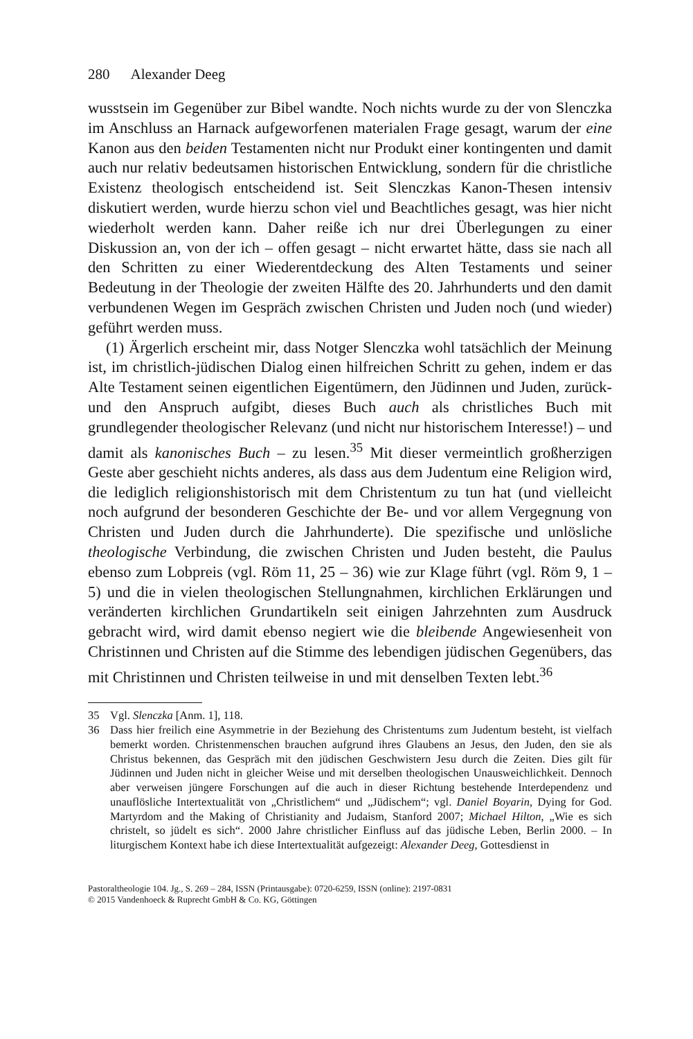280 Alexander Deeg
wusstsein im Gegenüber zur Bibel wandte. Noch nichts wurde zu der von Slenczka im Anschluss an Harnack aufgeworfenen materialen Frage gesagt, warum der eine Kanon aus den beiden Testamenten nicht nur Produkt einer kontingenten und damit auch nur relativ bedeutsamen historischen Entwicklung, sondern für die christliche Existenz theologisch entscheidend ist. Seit Slenczkas Kanon-Thesen intensiv diskutiert werden, wurde hierzu schon viel und Beachtliches gesagt, was hier nicht wiederholt werden kann. Daher reiße ich nur drei Überlegungen zu einer Diskussion an, von der ich – offen gesagt – nicht erwartet hätte, dass sie nach all den Schritten zu einer Wiederentdeckung des Alten Testaments und seiner Bedeutung in der Theologie der zweiten Hälfte des 20. Jahrhunderts und den damit verbundenen Wegen im Gespräch zwischen Christen und Juden noch (und wieder) geführt werden muss.
(1) Ärgerlich erscheint mir, dass Notger Slenczka wohl tatsächlich der Meinung ist, im christlich-jüdischen Dialog einen hilfreichen Schritt zu gehen, indem er das Alte Testament seinen eigentlichen Eigentümern, den Jüdinnen und Juden, zurück- und den Anspruch aufgibt, dieses Buch auch als christliches Buch mit grundlegender theologischer Relevanz (und nicht nur historischem Interesse!) – und damit als kanonisches Buch – zu lesen.<sup>35</sup> Mit dieser vermeintlich großherzigen Geste aber geschieht nichts anderes, als dass aus dem Judentum eine Religion wird, die lediglich religionshistorisch mit dem Christentum zu tun hat (und vielleicht noch aufgrund der besonderen Geschichte der Be- und vor allem Vergegnung von Christen und Juden durch die Jahrhunderte). Die spezifische und unlösliche theologische Verbindung, die zwischen Christen und Juden besteht, die Paulus ebenso zum Lobpreis (vgl. Röm 11, 25 – 36) wie zur Klage führt (vgl. Röm 9, 1 – 5) und die in vielen theologischen Stellungnahmen, kirchlichen Erklärungen und veränderten kirchlichen Grundartikeln seit einigen Jahrzehnten zum Ausdruck gebracht wird, wird damit ebenso negiert wie die bleibende Angewiesenheit von Christinnen und Christen auf die Stimme des lebendigen jüdischen Gegenübers, das mit Christinnen und Christen teilweise in und mit denselben Texten lebt.<sup>36</sup>
35 Vgl. Slenczka [Anm. 1], 118.
36 Dass hier freilich eine Asymmetrie in der Beziehung des Christentums zum Judentum besteht, ist vielfach bemerkt worden. Christenmenschen brauchen aufgrund ihres Glaubens an Jesus, den Juden, den sie als Christus bekennen, das Gespräch mit den jüdischen Geschwistern Jesu durch die Zeiten. Dies gilt für Jüdinnen und Juden nicht in gleicher Weise und mit derselben theologischen Unausweichlichkeit. Dennoch aber verweisen jüngere Forschungen auf die auch in dieser Richtung bestehende Interdependenz und unauflösliche Intertextualität von „Christlichem“ und „Jüdischem“; vgl. Daniel Boyarin, Dying for God. Martyrdom and the Making of Christianity and Judaism, Stanford 2007; Michael Hilton, „Wie es sich christelt, so jüdelt es sich“. 2000 Jahre christlicher Einfluss auf das jüdische Leben, Berlin 2000. – In liturgischem Kontext habe ich diese Intertextualität aufgezeigt: Alexander Deeg, Gottesdienst in
Pastoraltheologie 104. Jg., S. 269 – 284, ISSN (Printausgabe): 0720-6259, ISSN (online): 2197-0831
© 2015 Vandenhoeck & Ruprecht GmbH & Co. KG, Göttingen